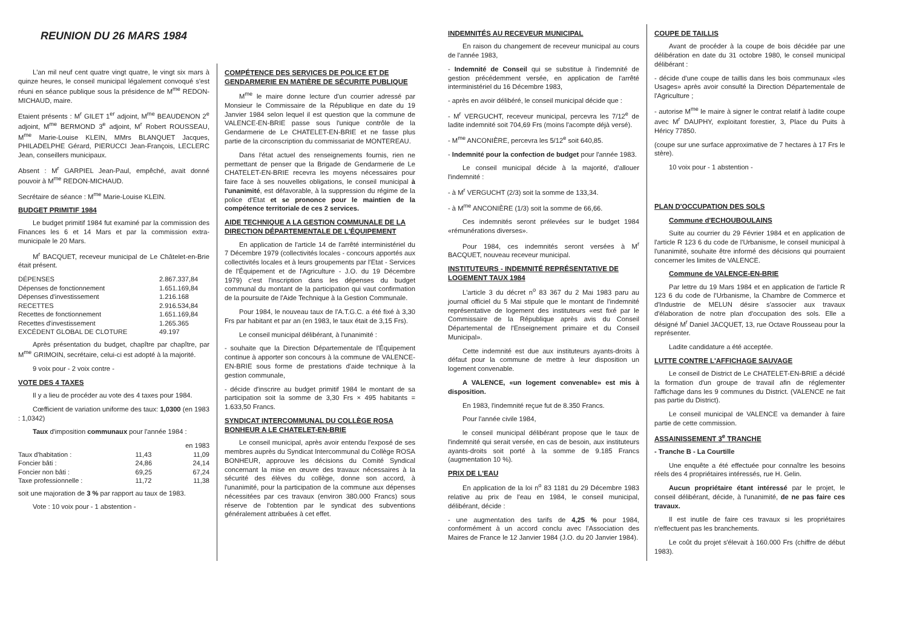REUNION DU 26 MARS 1984
L'an mil neuf cent quatre vingt quatre, le vingt six mars à quinze heures, le conseil municipal légalement convoqué s'est réuni en séance publique sous la présidence de M<sup>me</sup> REDON-MICHAUD, maire.
Etaient présents : M<sup>r</sup> GILET 1<sup>er</sup> adjoint, M<sup>me</sup> BEAUDENON 2<sup>e</sup> adjoint, M<sup>me</sup> BERMOND 3<sup>e</sup> adjoint, M<sup>r</sup> Robert ROUSSEAU, M<sup>me</sup> Marie-Louise KLEIN, MMrs BLANQUET Jacques, PHILADELPHE Gérard, PIERUCCI Jean-François, LECLERC Jean, conseillers municipaux.
Absent : M<sup>r</sup> GARPIEL Jean-Paul, empêché, avait donné pouvoir à M<sup>me</sup> REDON-MICHAUD.
Secrétaire de séance : M<sup>me</sup> Marie-Louise KLEIN.
BUDGET PRIMITIF 1984
Le budget primitif 1984 fut examiné par la commission des Finances les 6 et 14 Mars et par la commission extra-municipale le 20 Mars.
M<sup>r</sup> BACQUET, receveur municipal de Le Châtelet-en-Brie était présent.
| DÉPENSES | 2.867.337,84 |
| Dépenses de fonctionnement | 1.651.169,84 |
| Dépenses d'investissement | 1.216.168 |
| RECETTES | 2.916.534,84 |
| Recettes de fonctionnement | 1.651.169,84 |
| Recettes d'investissement | 1.265.365 |
| EXCÉDENT GLOBAL DE CLOTURE | 49.197 |
Après présentation du budget, chapître par chapître, par M<sup>me</sup> GRIMOIN, secrétaire, celui-ci est adopté à la majorité.
9 voix pour - 2 voix contre -
VOTE DES 4 TAXES
Il y a lieu de procéder au vote des 4 taxes pour 1984.
Cœfficient de variation uniforme des taux: 1,0300 (en 1983 : 1,0342)
Taux d'imposition communaux pour l'année 1984 :
| | | en 1983 |
| Taux d'habitation : | 11,43 | 11,09 |
| Foncier bâti : | 24,86 | 24,14 |
| Foncier non bâti : | 69,25 | 67,24 |
| Taxe professionnelle : | 11,72 | 11,38 |
soit une majoration de 3 % par rapport au taux de 1983.
Vote : 10 voix pour - 1 abstention -
COMPÉTENCE DES SERVICES DE POLICE ET DE GENDARMERIE EN MATIÈRE DE SÉCURITE PUBLIQUE
M<sup>me</sup> le maire donne lecture d'un courrier adressé par Monsieur le Commissaire de la République en date du 19 Janvier 1984 selon lequel il est question que la commune de VALENCE-EN-BRIE passe sous l'unique contrôle de la Gendarmerie de Le CHATELET-EN-BRIE et ne fasse plus partie de la circonscription du commissariat de MONTEREAU.
Dans l'état actuel des renseignements fournis, rien ne permettant de penser que la Brigade de Gendarmerie de Le CHATELET-EN-BRIE recevra les moyens nécessaires pour faire face à ses nouvelles obligations, le conseil municipal à l'unanimité, est défavorable, à la suppression du régime de la police d'Etat et se prononce pour le maintien de la compétence territoriale de ces 2 services.
AIDE TECHNIQUE A LA GESTION COMMUNALE DE LA DIRECTION DÉPARTEMENTALE DE L'ÉQUIPEMENT
En application de l'article 14 de l'arrêté interministériel du 7 Décembre 1979 (collectivités locales - concours apportés aux collectivités locales et à leurs groupements par l'Etat - Services de l'Équipement et de l'Agriculture - J.O. du 19 Décembre 1979) c'est l'inscription dans les dépenses du budget communal du montant de la participation qui vaut confirmation de la poursuite de l'Aide Technique à la Gestion Communale.
Pour 1984, le nouveau taux de l'A.T.G.C. a été fixé à 3,30 Frs par habitant et par an (en 1983, le taux était de 3,15 Frs).
Le conseil municipal délibérant, à l'unanimité :
- souhaite que la Direction Départementale de l'Équipement continue à apporter son concours à la commune de VALENCE-EN-BRIE sous forme de prestations d'aide technique à la gestion communale,
- décide d'inscrire au budget primitif 1984 le montant de sa participation soit la somme de 3,30 Frs × 495 habitants = 1.633,50 Francs.
SYNDICAT INTERCOMMUNAL DU COLLÈGE ROSA BONHEUR A LE CHATELET-EN-BRIE
Le conseil municipal, après avoir entendu l'exposé de ses membres auprès du Syndicat Intercommunal du Collège ROSA BONHEUR, approuve les décisions du Comité Syndical concernant la mise en œuvre des travaux nécessaires à la sécurité des élèves du collège, donne son accord, à l'unanimité, pour la participation de la commune aux dépenses nécessitées par ces travaux (environ 380.000 Francs) sous réserve de l'obtention par le syndicat des subventions généralement attribuées à cet effet.
INDEMNITÉS AU RECEVEUR MUNICIPAL
En raison du changement de receveur municipal au cours de l'année 1983,
- Indemnité de Conseil qui se substitue à l'indemnité de gestion précédemment versée, en application de l'arrêté interministériel du 16 Décembre 1983,
- après en avoir délibéré, le conseil municipal décide que :
- M<sup>r</sup> VERGUCHT, receveur municipal, percevra les 7/12<sup>e</sup> de ladite indemnité soit 704,69 Frs (moins l'acompte déjà versé).
- M<sup>me</sup> ANCONIÈRE, percevra les 5/12<sup>e</sup> soit 640,85.
- Indemnité pour la confection de budget pour l'année 1983.
Le conseil municipal décide à la majorité, d'allouer l'indemnité :
- à M<sup>r</sup> VERGUCHT (2/3) soit la somme de 133,34.
- à M<sup>me</sup> ANCONIÈRE (1/3) soit la somme de 66,66.
Ces indemnités seront prélevées sur le budget 1984 «rémunérations diverses».
Pour 1984, ces indemnités seront versées à M<sup>r</sup> BACQUET, nouveau receveur municipal.
INSTITUTEURS - INDEMNITÉ REPRÉSENTATIVE DE LOGEMENT TAUX 1984
L'article 3 du décret n<sup>o</sup> 83 367 du 2 Mai 1983 paru au journal officiel du 5 Mai stipule que le montant de l'indemnité représentative de logement des instituteurs «est fixé par le Commissaire de la République après avis du Conseil Départemental de l'Enseignement primaire et du Conseil Municipal».
Cette indemnité est due aux instituteurs ayants-droits à défaut pour la commune de mettre à leur disposition un logement convenable.
A VALENCE, «un logement convenable» est mis à disposition.
En 1983, l'indemnité reçue fut de 8.350 Francs.
Pour l'année civile 1984,
le conseil municipal délibérant propose que le taux de l'indemnité qui serait versée, en cas de besoin, aux instituteurs ayants-droits soit porté à la somme de 9.185 Francs (augmentation 10 %).
PRIX DE L'EAU
En application de la loi n<sup>o</sup> 83 1181 du 29 Décembre 1983 relative au prix de l'eau en 1984, le conseil municipal, délibérant, décide :
- une augmentation des tarifs de 4,25 % pour 1984, conformément à un accord conclu avec l'Association des Maires de France le 12 Janvier 1984 (J.O. du 20 Janvier 1984).
COUPE DE TAILLIS
Avant de procéder à la coupe de bois décidée par une délibération en date du 31 octobre 1980, le conseil municipal délibérant :
- décide d'une coupe de taillis dans les bois communaux «les Usages» après avoir consulté la Direction Départementale de l'Agriculture ;
- autorise M<sup>me</sup> le maire à signer le contrat relatif à ladite coupe avec M<sup>r</sup> DAUPHY, exploitant forestier, 3, Place du Puits à Héricy 77850.
(coupe sur une surface approximative de 7 hectares à 17 Frs le stère).
10 voix pour - 1 abstention -
PLAN D'OCCUPATION DES SOLS
Commune d'ECHOUBOULAINS
Suite au courrier du 29 Février 1984 et en application de l'article R 123 6 du code de l'Urbanisme, le conseil municipal à l'unanimité, souhaite être informé des décisions qui pourraient concerner les limites de VALENCE.
Commune de VALENCE-EN-BRIE
Par lettre du 19 Mars 1984 et en application de l'article R 123 6 du code de l'Urbanisme, la Chambre de Commerce et d'Industrie de MELUN désire s'associer aux travaux d'élaboration de notre plan d'occupation des sols. Elle a désigné M<sup>r</sup> Daniel JACQUET, 13, rue Octave Rousseau pour la représenter.
Ladite candidature a été acceptée.
LUTTE CONTRE L'AFFICHAGE SAUVAGE
Le conseil de District de Le CHATELET-EN-BRIE a décidé la formation d'un groupe de travail afin de réglementer l'affichage dans les 9 communes du District. (VALENCE ne fait pas partie du District).
Le conseil municipal de VALENCE va demander à faire partie de cette commission.
ASSAINISSEMENT 3<sup>e</sup> TRANCHE
- Tranche B - La Courtille
Une enquête a été effectuée pour connaître les besoins réels des 4 propriétaires intéressés, rue H. Gelin.
Aucun propriétaire étant intéressé par le projet, le conseil délibérant, décide, à l'unanimité, de ne pas faire ces travaux.
Il est inutile de faire ces travaux si les propriétaires n'effectuent pas les branchements.
Le coût du projet s'élevait à 160.000 Frs (chiffre de début 1983).